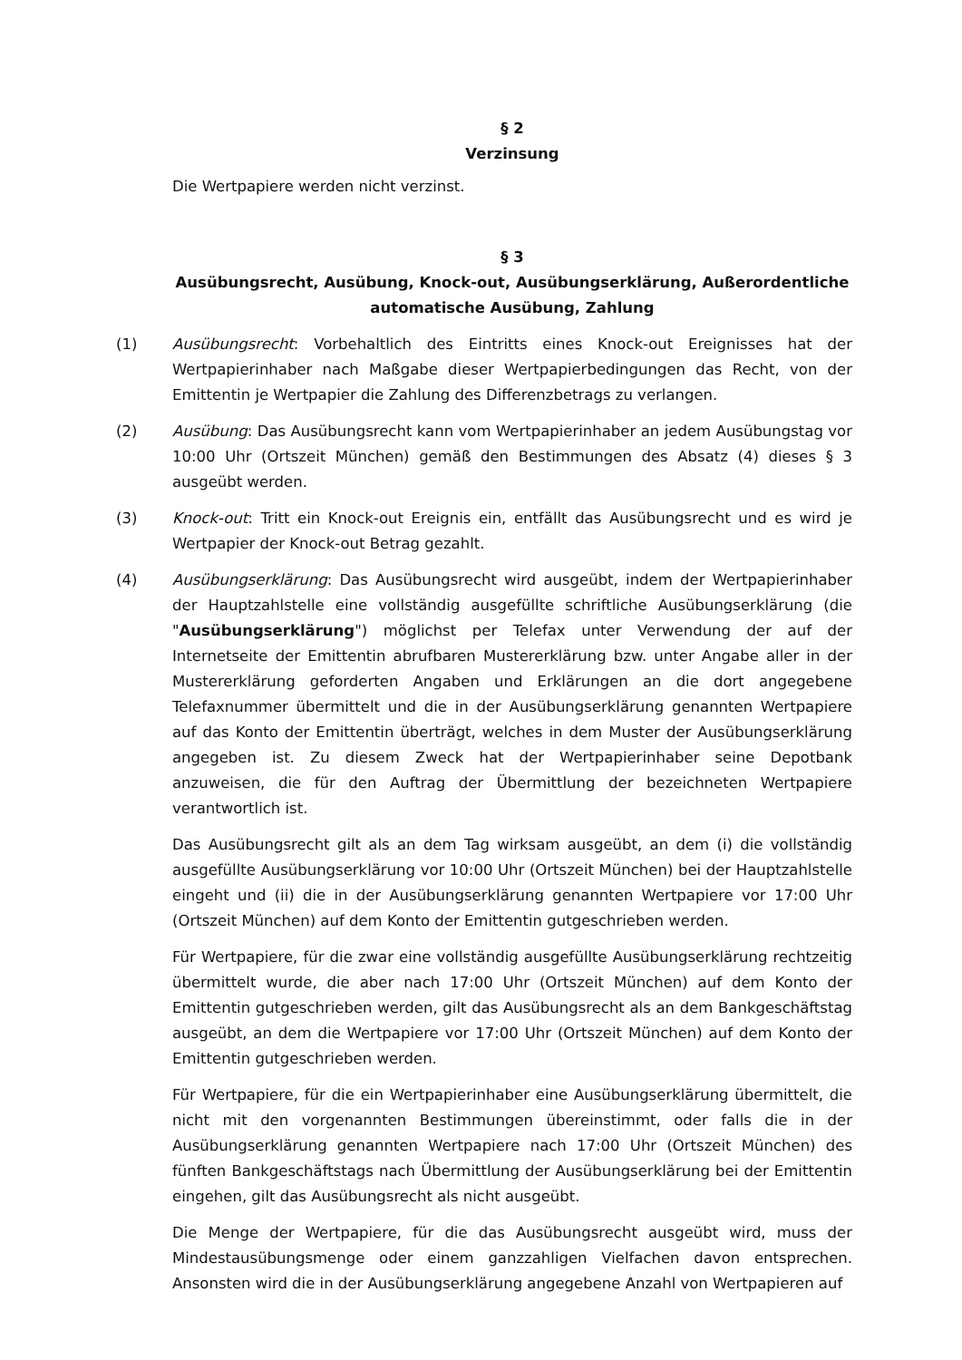§ 2
Verzinsung
Die Wertpapiere werden nicht verzinst.
§ 3
Ausübungsrecht, Ausübung, Knock-out, Ausübungserklärung, Außerordentliche automatische Ausübung, Zahlung
(1) Ausübungsrecht: Vorbehaltlich des Eintritts eines Knock-out Ereignisses hat der Wertpapierinhaber nach Maßgabe dieser Wertpapierbedingungen das Recht, von der Emittentin je Wertpapier die Zahlung des Differenzbetrags zu verlangen.
(2) Ausübung: Das Ausübungsrecht kann vom Wertpapierinhaber an jedem Ausübungstag vor 10:00 Uhr (Ortszeit München) gemäß den Bestimmungen des Absatz (4) dieses § 3 ausgeübt werden.
(3) Knock-out: Tritt ein Knock-out Ereignis ein, entfällt das Ausübungsrecht und es wird je Wertpapier der Knock-out Betrag gezahlt.
(4) Ausübungserklärung: Das Ausübungsrecht wird ausgeübt, indem der Wertpapierinhaber der Hauptzahlstelle eine vollständig ausgefüllte schriftliche Ausübungserklärung (die "Ausübungserklärung") möglichst per Telefax unter Verwendung der auf der Internetseite der Emittentin abrufbaren Mustererklärung bzw. unter Angabe aller in der Mustererklärung geforderten Angaben und Erklärungen an die dort angegebene Telefaxnummer übermittelt und die in der Ausübungserklärung genannten Wertpapiere auf das Konto der Emittentin überträgt, welches in dem Muster der Ausübungserklärung angegeben ist. Zu diesem Zweck hat der Wertpapierinhaber seine Depotbank anzuweisen, die für den Auftrag der Übermittlung der bezeichneten Wertpapiere verantwortlich ist.
Das Ausübungsrecht gilt als an dem Tag wirksam ausgeübt, an dem (i) die vollständig ausgefüllte Ausübungserklärung vor 10:00 Uhr (Ortszeit München) bei der Hauptzahlstelle eingeht und (ii) die in der Ausübungserklärung genannten Wertpapiere vor 17:00 Uhr (Ortszeit München) auf dem Konto der Emittentin gutgeschrieben werden.
Für Wertpapiere, für die zwar eine vollständig ausgefüllte Ausübungserklärung rechtzeitig übermittelt wurde, die aber nach 17:00 Uhr (Ortszeit München) auf dem Konto der Emittentin gutgeschrieben werden, gilt das Ausübungsrecht als an dem Bankgeschäftstag ausgeübt, an dem die Wertpapiere vor 17:00 Uhr (Ortszeit München) auf dem Konto der Emittentin gutgeschrieben werden.
Für Wertpapiere, für die ein Wertpapierinhaber eine Ausübungserklärung übermittelt, die nicht mit den vorgenannten Bestimmungen übereinstimmt, oder falls die in der Ausübungserklärung genannten Wertpapiere nach 17:00 Uhr (Ortszeit München) des fünften Bankgeschäftstags nach Übermittlung der Ausübungserklärung bei der Emittentin eingehen, gilt das Ausübungsrecht als nicht ausgeübt.
Die Menge der Wertpapiere, für die das Ausübungsrecht ausgeübt wird, muss der Mindestausübungsmenge oder einem ganzzahligen Vielfachen davon entsprechen. Ansonsten wird die in der Ausübungserklärung angegebene Anzahl von Wertpapieren auf